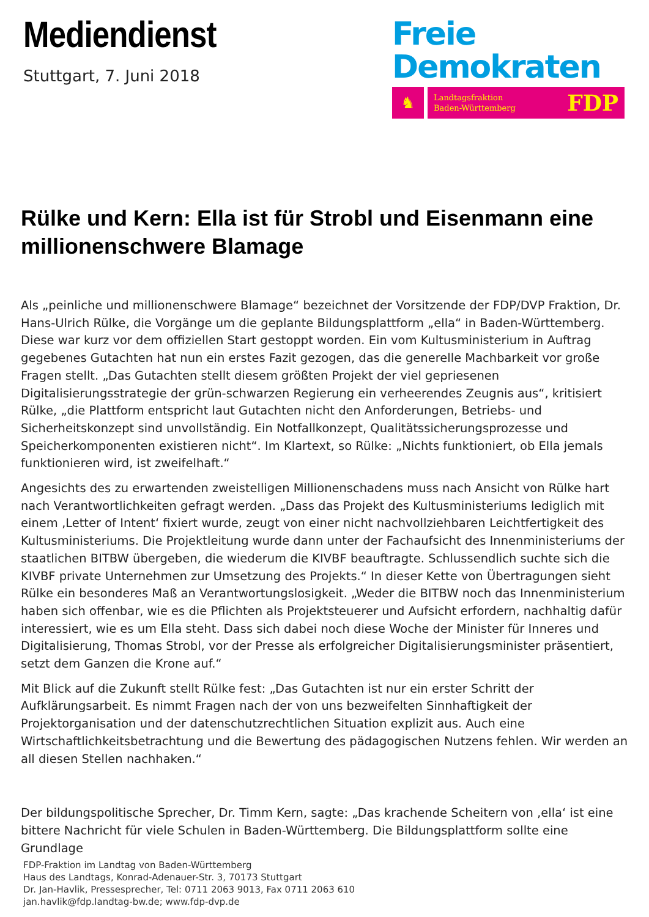Mediendienst
Stuttgart, 7. Juni 2018
Freie
Demokraten
♞
Landtagsfraktion
Baden-Württemberg FDP
Rülke und Kern: Ella ist für Strobl und Eisenmann eine millionenschwere Blamage
Als „peinliche und millionenschwere Blamage“ bezeichnet der Vorsitzende der FDP/DVP Fraktion, Dr. Hans-Ulrich Rülke, die Vorgänge um die geplante Bildungsplattform „ella“ in Baden-Württemberg. Diese war kurz vor dem offiziellen Start gestoppt worden. Ein vom Kultusministerium in Auftrag gegebenes Gutachten hat nun ein erstes Fazit gezogen, das die generelle Machbarkeit vor große Fragen stellt. „Das Gutachten stellt diesem größten Projekt der viel gepriesenen Digitalisierungsstrategie der grün-schwarzen Regierung ein verheerendes Zeugnis aus“, kritisiert Rülke, „die Plattform entspricht laut Gutachten nicht den Anforderungen, Betriebs- und Sicherheitskonzept sind unvollständig. Ein Notfallkonzept, Qualitätssicherungsprozesse und Speicherkomponenten existieren nicht“. Im Klartext, so Rülke: „Nichts funktioniert, ob Ella jemals funktionieren wird, ist zweifelhaft.“
Angesichts des zu erwartenden zweistelligen Millionenschadens muss nach Ansicht von Rülke hart nach Verantwortlichkeiten gefragt werden. „Dass das Projekt des Kultusministeriums lediglich mit einem ‚Letter of Intent‘ fixiert wurde, zeugt von einer nicht nachvollziehbaren Leichtfertigkeit des Kultusministeriums. Die Projektleitung wurde dann unter der Fachaufsicht des Innenministeriums der staatlichen BITBW übergeben, die wiederum die KIVBF beauftragte. Schlussendlich suchte sich die KIVBF private Unternehmen zur Umsetzung des Projekts.“ In dieser Kette von Übertragungen sieht Rülke ein besonderes Maß an Verantwortungslosigkeit. „Weder die BITBW noch das Innenministerium haben sich offenbar, wie es die Pflichten als Projektsteuerer und Aufsicht erfordern, nachhaltig dafür interessiert, wie es um Ella steht. Dass sich dabei noch diese Woche der Minister für Inneres und Digitalisierung, Thomas Strobl, vor der Presse als erfolgreicher Digitalisierungsminister präsentiert, setzt dem Ganzen die Krone auf.“
Mit Blick auf die Zukunft stellt Rülke fest: „Das Gutachten ist nur ein erster Schritt der Aufklärungsarbeit. Es nimmt Fragen nach der von uns bezweifelten Sinnhaftigkeit der Projektorganisation und der datenschutzrechtlichen Situation explizit aus. Auch eine Wirtschaftlichkeitsbetrachtung und die Bewertung des pädagogischen Nutzens fehlen. Wir werden an all diesen Stellen nachhaken.“
Der bildungspolitische Sprecher, Dr. Timm Kern, sagte: „Das krachende Scheitern von ‚ella‘ ist eine bittere Nachricht für viele Schulen in Baden-Württemberg. Die Bildungsplattform sollte eine Grundlage
FDP-Fraktion im Landtag von Baden-Württemberg
Haus des Landtags, Konrad-Adenauer-Str. 3, 70173 Stuttgart
Dr. Jan-Havlik, Pressesprecher, Tel: 0711 2063 9013, Fax 0711 2063 610
jan.havlik@fdp.landtag-bw.de; www.fdp-dvp.de